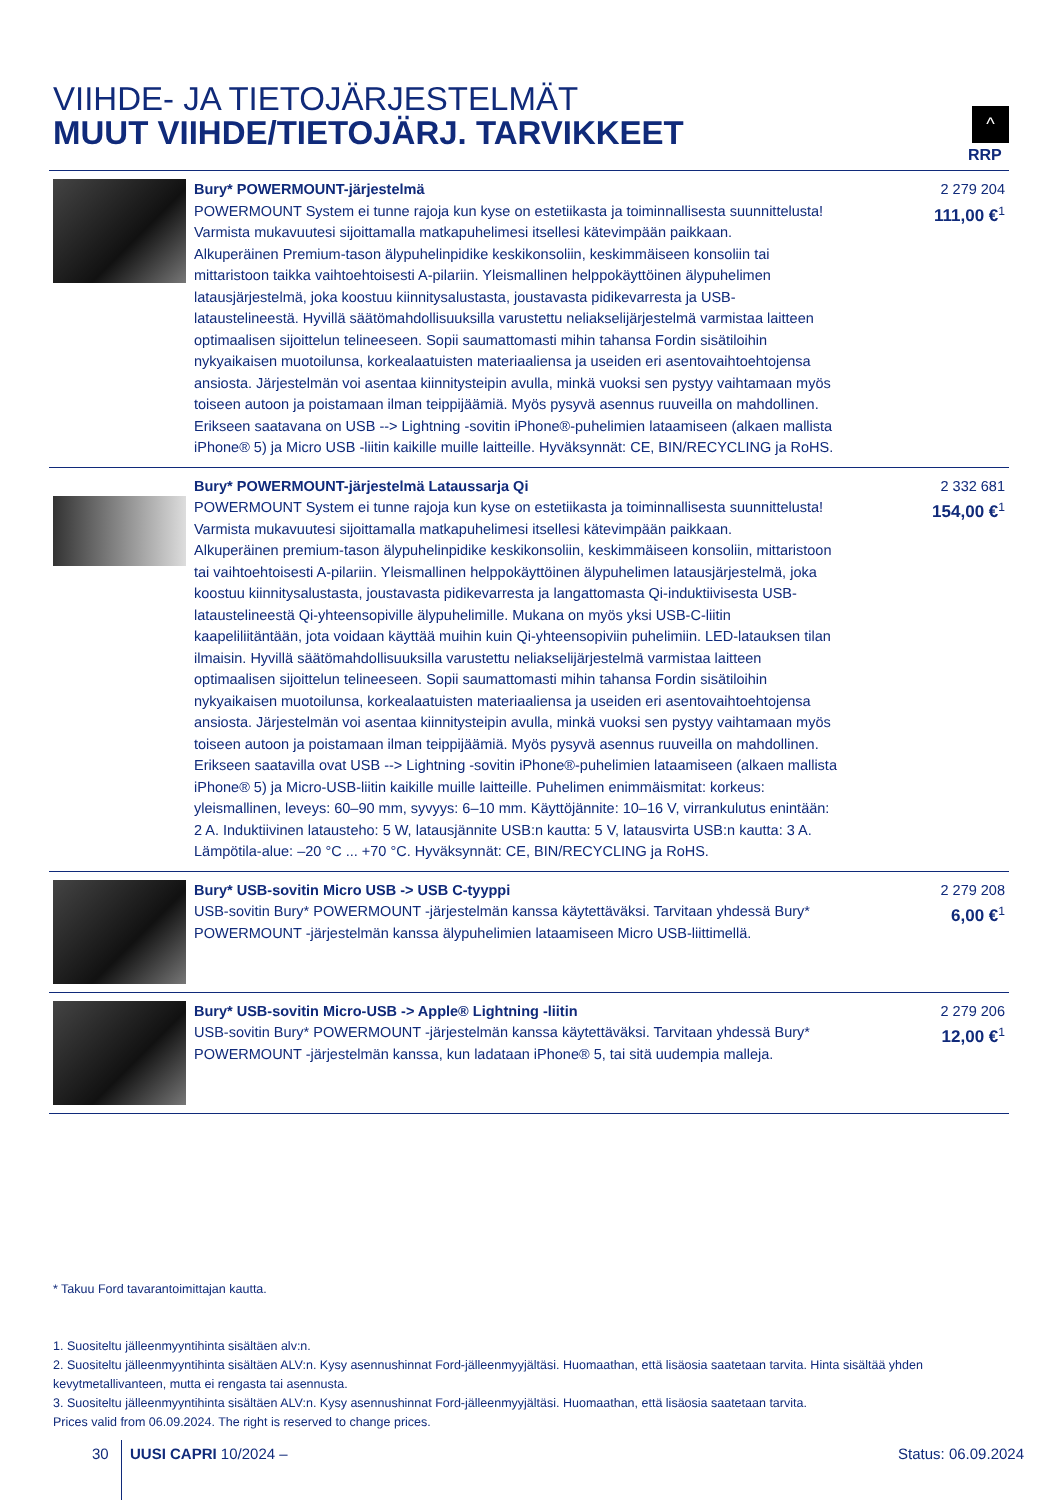VIIHDE- JA TIETOJÄRJESTELMÄT
MUUT VIIHDE/TIETOJÄRJ. TARVIKKEET
^
RRP
| | Bury* POWERMOUNT-järjestelmä POWERMOUNT System ei tunne rajoja kun kyse on estetiikasta ja toiminnallisesta suunnittelusta! Varmista mukavuutesi sijoittamalla matkapuhelimesi itsellesi kätevimpään paikkaan. Alkuperäinen Premium-tason älypuhelinpidike keskikonsoliin, keskimmäiseen konsoliin tai mittaristoon taikka vaihtoehtoisesti A-pilariin. Yleismallinen helppokäyttöinen älypuhelimen latausjärjestelmä, joka koostuu kiinnitysalustasta, joustavasta pidikevarresta ja USB-lataustelineestä. Hyvillä säätömahdollisuuksilla varustettu neliakselijärjestelmä varmistaa laitteen optimaalisen sijoittelun telineeseen. Sopii saumattomasti mihin tahansa Fordin sisätiloihin nykyaikaisen muotoilunsa, korkealaatuisten materiaaliensa ja useiden eri asentovaihtoehtojensa ansiosta. Järjestelmän voi asentaa kiinnitysteipin avulla, minkä vuoksi sen pystyy vaihtamaan myös toiseen autoon ja poistamaan ilman teippijäämiä. Myös pysyvä asennus ruuveilla on mahdollinen. Erikseen saatavana on USB --> Lightning -sovitin iPhone®-puhelimien lataamiseen (alkaen mallista iPhone® 5) ja Micro USB -liitin kaikille muille laitteille. Hyväksynnät: CE, BIN/RECYCLING ja RoHS. | 2 279 204 111,00 €<sup>1</sup> |
| | Bury* POWERMOUNT-järjestelmä Lataussarja Qi POWERMOUNT System ei tunne rajoja kun kyse on estetiikasta ja toiminnallisesta suunnittelusta! Varmista mukavuutesi sijoittamalla matkapuhelimesi itsellesi kätevimpään paikkaan. Alkuperäinen premium-tason älypuhelinpidike keskikonsoliin, keskimmäiseen konsoliin, mittaristoon tai vaihtoehtoisesti A-pilariin. Yleismallinen helppokäyttöinen älypuhelimen latausjärjestelmä, joka koostuu kiinnitysalustasta, joustavasta pidikevarresta ja langattomasta Qi-induktiivisesta USB-lataustelineestä Qi-yhteensopiville älypuhelimille. Mukana on myös yksi USB-C-liitin kaapeliliitäntään, jota voidaan käyttää muihin kuin Qi-yhteensopiviin puhelimiin. LED-latauksen tilan ilmaisin. Hyvillä säätömahdollisuuksilla varustettu neliakselijärjestelmä varmistaa laitteen optimaalisen sijoittelun telineeseen. Sopii saumattomasti mihin tahansa Fordin sisätiloihin nykyaikaisen muotoilunsa, korkealaatuisten materiaaliensa ja useiden eri asentovaihtoehtojensa ansiosta. Järjestelmän voi asentaa kiinnitysteipin avulla, minkä vuoksi sen pystyy vaihtamaan myös toiseen autoon ja poistamaan ilman teippijäämiä. Myös pysyvä asennus ruuveilla on mahdollinen. Erikseen saatavilla ovat USB --> Lightning -sovitin iPhone®-puhelimien lataamiseen (alkaen mallista iPhone® 5) ja Micro-USB-liitin kaikille muille laitteille. Puhelimen enimmäismitat: korkeus: yleismallinen, leveys: 60–90 mm, syvyys: 6–10 mm. Käyttöjännite: 10–16 V, virrankulutus enintään: 2 A. Induktiivinen latausteho: 5 W, latausjännite USB:n kautta: 5 V, latausvirta USB:n kautta: 3 A. Lämpötila-alue: –20 °C ... +70 °C. Hyväksynnät: CE, BIN/RECYCLING ja RoHS. | 2 332 681 154,00 €<sup>1</sup> |
| | Bury* USB-sovitin Micro USB -> USB C-tyyppi USB-sovitin Bury* POWERMOUNT -järjestelmän kanssa käytettäväksi. Tarvitaan yhdessä Bury* POWERMOUNT -järjestelmän kanssa älypuhelimien lataamiseen Micro USB-liittimellä. | 2 279 208 6,00 €<sup>1</sup> |
| | Bury* USB-sovitin Micro-USB -> Apple® Lightning -liitin USB-sovitin Bury* POWERMOUNT -järjestelmän kanssa käytettäväksi. Tarvitaan yhdessä Bury* POWERMOUNT -järjestelmän kanssa, kun ladataan iPhone® 5, tai sitä uudempia malleja. | 2 279 206 12,00 €<sup>1</sup> |
* Takuu Ford tavarantoimittajan kautta.
1. Suositeltu jälleenmyyntihinta sisältäen alv:n.
2. Suositeltu jälleenmyyntihinta sisältäen ALV:n. Kysy asennushinnat Ford-jälleenmyyjältäsi. Huomaathan, että lisäosia saatetaan tarvita. Hinta sisältää yhden kevytmetallivanteen, mutta ei rengasta tai asennusta.
3. Suositeltu jälleenmyyntihinta sisältäen ALV:n. Kysy asennushinnat Ford-jälleenmyyjältäsi. Huomaathan, että lisäosia saatetaan tarvita.
Prices valid from 06.09.2024. The right is reserved to change prices.
30 UUSI CAPRI 10/2024 – Status: 06.09.2024